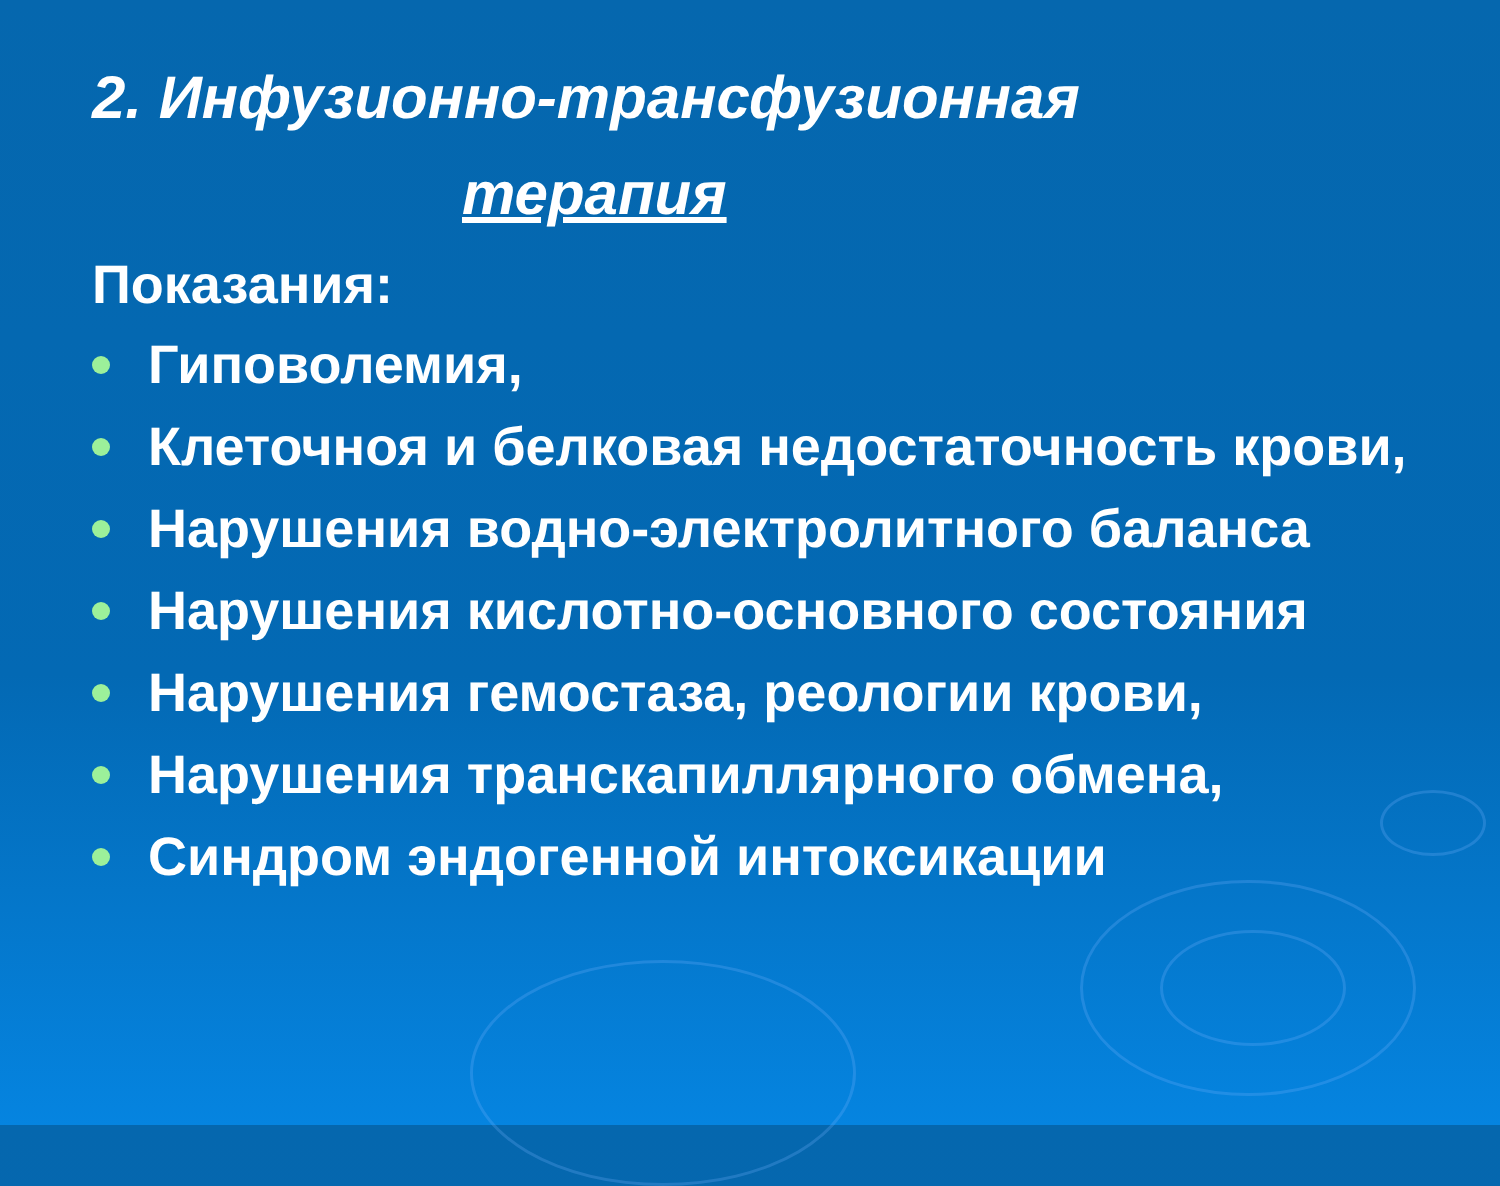2. Инфузионно-трансфузионная
терапия
Показания:
Гиповолемия,
Клеточноя и белковая недостаточность крови,
Нарушения водно-электролитного баланса
Нарушения кислотно-основного состояния
Нарушения гемостаза, реологии крови,
Нарушения транскапиллярного обмена,
Синдром эндогенной интоксикации